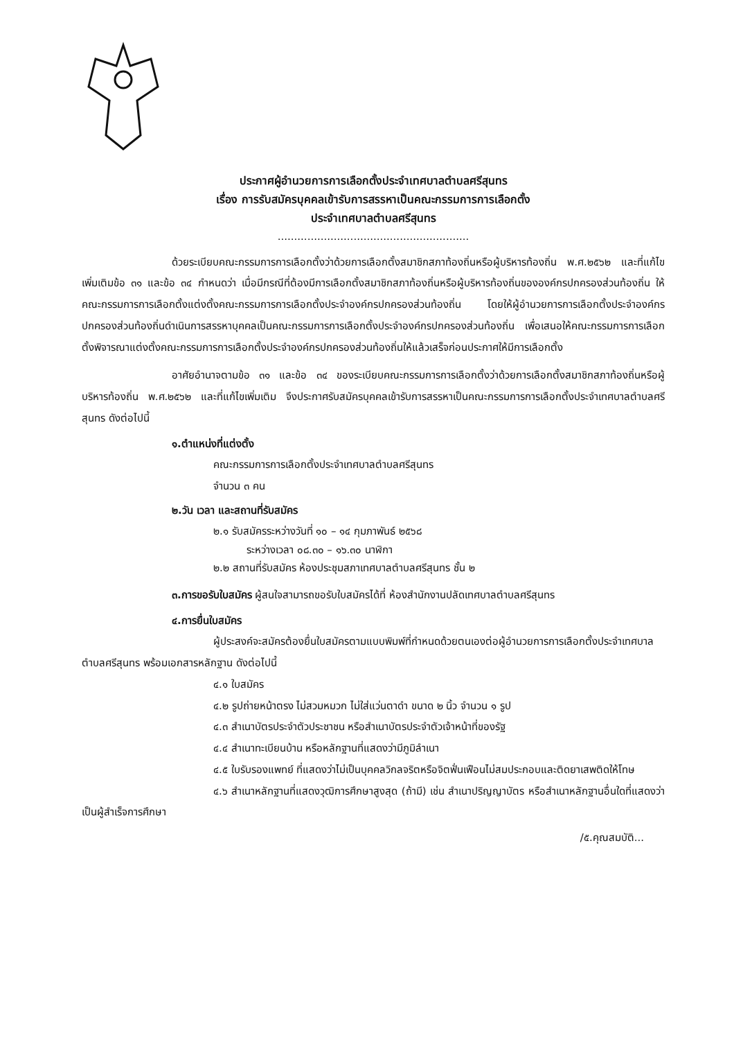ประกาศผู้อำนวยการการเลือกตั้งประจำเทศบาลตำบลศรีสุนทร
เรื่อง การรับสมัครบุคคลเข้ารับการสรรหาเป็นคณะกรรมการการเลือกตั้ง
ประจำเทศบาลตำบลศรีสุนทร
..........................................................
ด้วยระเบียบคณะกรรมการการเลือกตั้งว่าด้วยการเลือกตั้งสมาชิกสภาท้องถิ่นหรือผู้บริหารท้องถิ่น พ.ศ.๒๕๖๒ และที่แก้ไขเพิ่มเติมข้อ ๓๑ และข้อ ๓๔ กำหนดว่า เมื่อมีกรณีที่ต้องมีการเลือกตั้งสมาชิกสภาท้องถิ่นหรือผู้บริหารท้องถิ่นขององค์กรปกครองส่วนท้องถิ่น ให้คณะกรรมการการเลือกตั้งแต่งตั้งคณะกรรมการการเลือกตั้งประจำองค์กรปกครองส่วนท้องถิ่น โดยให้ผู้อำนวยการการเลือกตั้งประจำองค์กรปกครองส่วนท้องถิ่นดำเนินการสรรหาบุคคลเป็นคณะกรรมการการเลือกตั้งประจำองค์กรปกครองส่วนท้องถิ่น เพื่อเสนอให้คณะกรรมการการเลือกตั้งพิจารณาแต่งตั้งคณะกรรมการการเลือกตั้งประจำองค์กรปกครองส่วนท้องถิ่นให้แล้วเสร็จก่อนประกาศให้มีการเลือกตั้ง
อาศัยอำนาจตามข้อ ๓๑ และข้อ ๓๔ ของระเบียบคณะกรรมการการเลือกตั้งว่าด้วยการเลือกตั้งสมาชิกสภาท้องถิ่นหรือผู้บริหารท้องถิ่น พ.ศ.๒๕๖๒ และที่แก้ไขเพิ่มเติม จึงประกาศรับสมัครบุคคลเข้ารับการสรรหาเป็นคณะกรรมการการเลือกตั้งประจำเทศบาลตำบลศรีสุนทร ดังต่อไปนี้
๑.ตำแหน่งที่แต่งตั้ง
คณะกรรมการการเลือกตั้งประจำเทศบาลตำบลศรีสุนทร
จำนวน ๓ คน
๒.วัน เวลา และสถานที่รับสมัคร
๒.๑ รับสมัครระหว่างวันที่ ๑๐ – ๑๔ กุมภาพันธ์ ๒๕๖๘
ระหว่างเวลา ๐๘.๓๐ – ๑๖.๓๐ นาฬิกา
๒.๒ สถานที่รับสมัคร ห้องประชุมสภาเทศบาลตำบลศรีสุนทร ชั้น ๒
๓.การขอรับใบสมัคร ผู้สนใจสามารถขอรับใบสมัครได้ที่ ห้องสำนักงานปลัดเทศบาลตำบลศรีสุนทร
๔.การยื่นใบสมัคร
ผู้ประสงค์จะสมัครต้องยื่นใบสมัครตามแบบพิมพ์ที่กำหนดด้วยตนเองต่อผู้อำนวยการการเลือกตั้งประจำเทศบาลตำบลศรีสุนทร พร้อมเอกสารหลักฐาน ดังต่อไปนี้
๔.๑ ใบสมัคร
๔.๒ รูปถ่ายหน้าตรง ไม่สวมหมวก ไม่ใส่แว่นตาดำ ขนาด ๒ นิ้ว จำนวน ๑ รูป
๔.๓ สำเนาบัตรประจำตัวประชาชน หรือสำเนาบัตรประจำตัวเจ้าหน้าที่ของรัฐ
๔.๔ สำเนาทะเบียนบ้าน หรือหลักฐานที่แสดงว่ามีภูมิลำเนา
๔.๕ ใบรับรองแพทย์ ที่แสดงว่าไม่เป็นบุคคลวิกลจริตหรือจิตฟั่นเฟือนไม่สมประกอบและติดยาเสพติดให้โทษ
๔.๖ สำเนาหลักฐานที่แสดงวุฒิการศึกษาสูงสุด (ถ้ามี) เช่น สำเนาปริญญาบัตร หรือสำเนาหลักฐานอื่นใดที่แสดงว่าเป็นผู้สำเร็จการศึกษา
/๕.คุณสมบัติ...